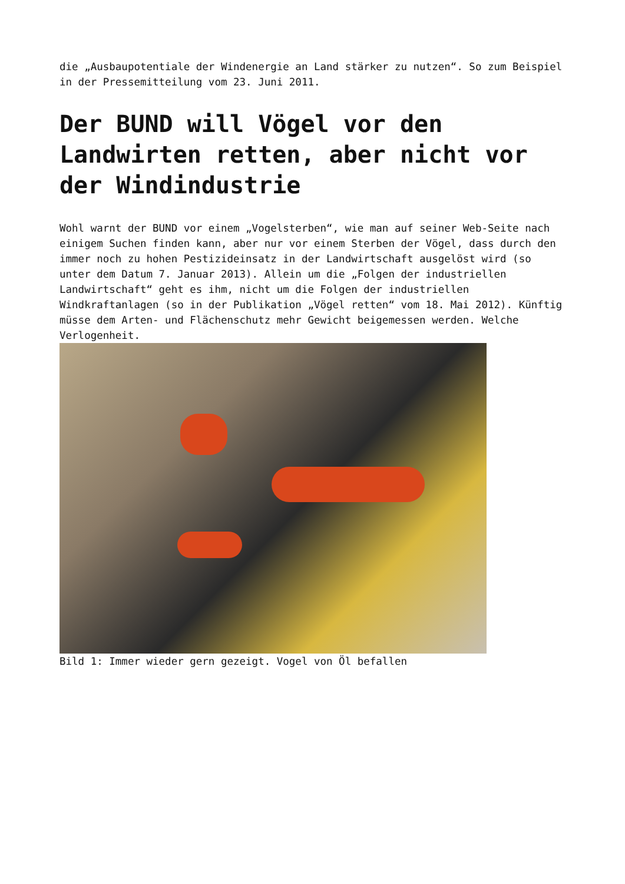die „Ausbaupotentiale der Windenergie an Land stärker zu nutzen“. So zum Beispiel in der Pressemitteilung vom 23. Juni 2011.
Der BUND will Vögel vor den Landwirten retten, aber nicht vor der Windindustrie
Wohl warnt der BUND vor einem „Vogelsterben“, wie man auf seiner Web-Seite nach einigem Suchen finden kann, aber nur vor einem Sterben der Vögel, dass durch den immer noch zu hohen Pestizideinsatz in der Landwirtschaft ausgelöst wird (so unter dem Datum 7. Januar 2013). Allein um die „Folgen der industriellen Landwirtschaft“ geht es ihm, nicht um die Folgen der industriellen Windkraftanlagen (so in der Publikation „Vögel retten“ vom 18. Mai 2012). Künftig müsse dem Arten- und Flächenschutz mehr Gewicht beigemessen werden. Welche Verlogenheit.
Bild 1: Immer wieder gern gezeigt. Vogel von Öl befallen